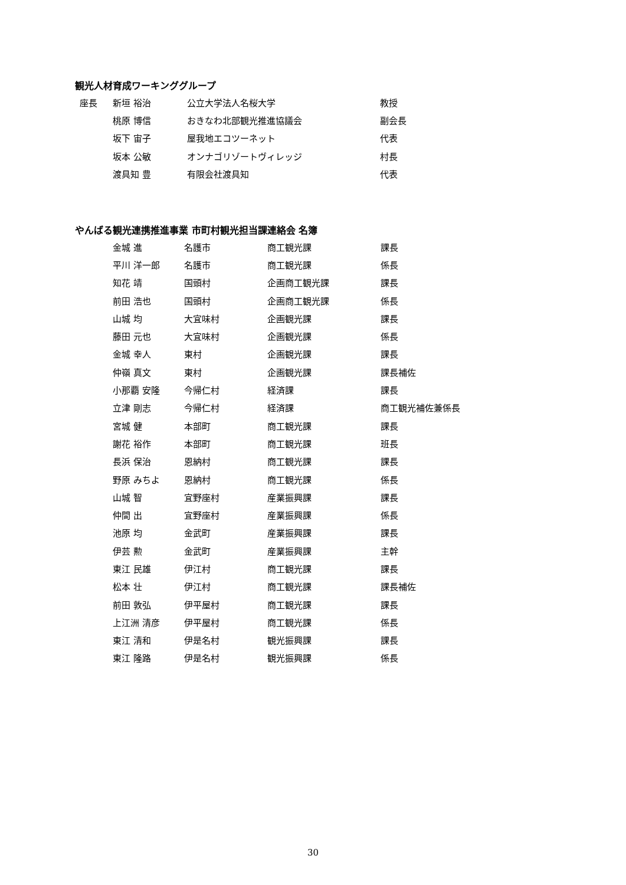観光人材育成ワーキンググループ
| 座長 | 新垣 裕治 | 公立大学法人名桜大学 | 教授 |
| | 桃原 博信 | おきなわ北部観光推進協議会 | 副会長 |
| | 坂下 宙子 | 屋我地エコツーネット | 代表 |
| | 坂本 公敏 | オンナゴリゾートヴィレッジ | 村長 |
| | 渡具知 豊 | 有限会社渡具知 | 代表 |
やんばる観光連携推進事業 市町村観光担当課連絡会 名簿
| 金城 進 | 名護市 | 商工観光課 | 課長 |
| 平川 洋一郎 | 名護市 | 商工観光課 | 係長 |
| 知花 靖 | 国頭村 | 企画商工観光課 | 課長 |
| 前田 浩也 | 国頭村 | 企画商工観光課 | 係長 |
| 山城 均 | 大宜味村 | 企画観光課 | 課長 |
| 藤田 元也 | 大宜味村 | 企画観光課 | 係長 |
| 金城 幸人 | 東村 | 企画観光課 | 課長 |
| 仲嶺 真文 | 東村 | 企画観光課 | 課長補佐 |
| 小那覇 安隆 | 今帰仁村 | 経済課 | 課長 |
| 立津 剛志 | 今帰仁村 | 経済課 | 商工観光補佐兼係長 |
| 宮城 健 | 本部町 | 商工観光課 | 課長 |
| 謝花 裕作 | 本部町 | 商工観光課 | 班長 |
| 長浜 保治 | 恩納村 | 商工観光課 | 課長 |
| 野原 みちよ | 恩納村 | 商工観光課 | 係長 |
| 山城 智 | 宜野座村 | 産業振興課 | 課長 |
| 仲間 出 | 宜野座村 | 産業振興課 | 係長 |
| 池原 均 | 金武町 | 産業振興課 | 課長 |
| 伊芸 勲 | 金武町 | 産業振興課 | 主幹 |
| 東江 民雄 | 伊江村 | 商工観光課 | 課長 |
| 松本 壮 | 伊江村 | 商工観光課 | 課長補佐 |
| 前田 敦弘 | 伊平屋村 | 商工観光課 | 課長 |
| 上江洲 清彦 | 伊平屋村 | 商工観光課 | 係長 |
| 東江 清和 | 伊是名村 | 観光振興課 | 課長 |
| 東江 隆路 | 伊是名村 | 観光振興課 | 係長 |
30